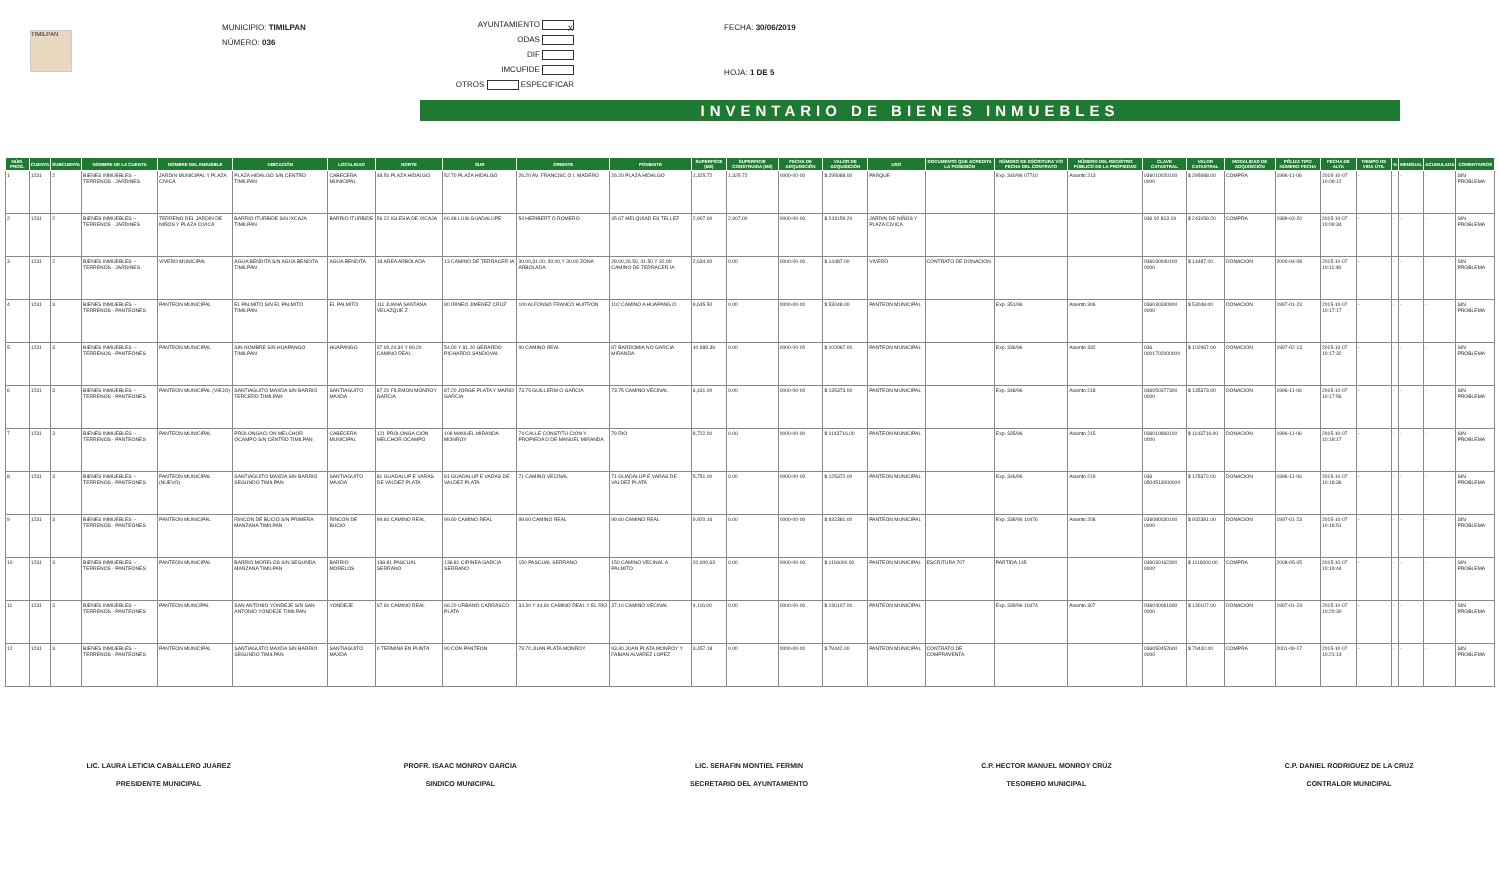TIMILPAN
MUNICIPIO: TIMILPAN
NÚMERO: 036
AYUNTAMIENTO X
ODAS
DIF
IMCUFIDE
OTROS ESPECIFICAR
FECHA: 30/06/2019
HOJA: 1 DE 5
INVENTARIO DE BIENES INMUEBLES
| NÚM. PROG. | CUENTA | SUBCUENTA | NOMBRE DE LA CUENTA | NOMBRE DEL INMUEBLE | UBICACIÓN | LOCALIDAD | NORTE | SUR | ORIENTE | PONIENTE | SUPERFICIE (M2) | SUPERFICIE CONSTRUIDA (M2) | FECHA DE ADQUISICIÓN | VALOR DE ADQUISICIÓN | USO | DOCUMENTO QUE ACREDITA LA POSESIÓN | NÚMERO DE ESCRITURA Y/O FECHA DEL CONTRATO | NÚMERO DEL REGISTRO PÚBLICO DE LA PROPIEDAD | CLAVE CATASTRAL | VALOR CATASTRAL | MODALIDAD DE ADQUISICIÓN | PÓLIZA TIPO NÚMERO FECHA | FECHA DE ALTA | TIEMPO DE VIDA ÚTIL | % | MENSUAL | ACUMULADA | COMENTARIOS |
| --- | --- | --- | --- | --- | --- | --- | --- | --- | --- | --- | --- | --- | --- | --- | --- | --- | --- | --- | --- | --- | --- | --- | --- | --- | --- | --- | --- | --- |
| 1 | 1231 | 2 | BIENES INMUEBLES -- TERRENOS - JARDINES | JARDIN MUNICIPAL Y PLAZA CIVICA | PLAZA HIDALGO S/N CENTRO TIMILPAN | CABECERA MUNICIPAL | 48.50 PLAZA HIDALGO | 52.70 PLAZA HIDALGO | 26.20 AV. FRANCISC O I. MADERO | 26.20 PLAZA HIDALGO | 1,325.72 | 1,325.72 | 0000-00-00 | $ 295088.00 | PARQUE | | Exp. 340/96 07710 | Asiento 213 | 036010020100 0000 | $ 295088.00 | COMPRA | 1996-11-06 | 2015-10-07 10:09:12 | - | - | - | - | SIN PROBLEMA |
| 2 | 1231 | 2 | BIENES INMUEBLES -- TERRENOS - JARDINES | TERRENO DEL JARDIN DE NIÑOS Y PLAZA CIVICA | BARRIO ITURBIDE S/N IXCAJA TIMILPAN | BARRIO ITURBIDE | 56.22 IGLESIA DE IXCAJA | 60.48 LUIS GUADALUPE | 54 HERIBERT O ROMERO | 45.67 MELQUIAD ES TELLEZ | 2,907.00 | 2,907.00 | 0000-00-00 | $ 243159.20 | JARDIN DE NIÑOS Y PLAZA CIVICA | | | | 036 02 813 19 | $ 243159.20 | COMPRA | 1989-03-20 | 2015-10-07 10:09:34 | - | - | - | - | SIN PROBLEMA |
| 3 | 1231 | 2 | BIENES INMUEBLES -- TERRENOS - JARDINES | VIVERO MUNICIPAL | AGUA BENDITA S/N AGUA BENDITA TIMILPAN | AGUA BENDITA | 18 AREA ARBOLADA | 13 CAMINO DE TERRACER IA | 30.00,31.00, 30.00,Y 30.00 ZONA ARBOLADA | 28.00,26.50, 41.50 Y 32.00 CAMINO DE TERRACER IA | 2,634.00 | 0.00 | 0000-00-00 | $ 14487.00 | VIVERO | CONTRATO DE DONACION | | | 036030040100 0000 | $ 14487.00 | DONACION | 2000-04-08 | 2015-10-07 10:11:48 | - | - | - | - | SIN PROBLEMA |
| 4 | 1231 | 3 | BIENES INMUEBLES -- TERRENOS - PANTEONES | PANTEON MUNICIPAL | EL PALMITO S/N EL PALMITO TIMILPAN | EL PALMITO | 111 JUANA SANTANA VELAZQUE Z | 80 IRINEO JIMENEZ CRUZ | 100 ALFONSO FRANCO HUITRON | 102 CAMINO A HUAPANG O | 9,645.50 | 0.00 | 0000-00-00 | $ 53048.00 | PANTEON MUNICIPAL | | Exp. 351/96 | Asiento 306 | 036030330900 0000 | $ 53048.00 | DONACION | 1997-01-23 | 2015-10-07 10:17:17 | - | - | - | - | SIN PROBLEMA |
| 5 | 1231 | 3 | BIENES INMUEBLES -- TERRENOS - PANTEONES | PANTEON MUNICIPAL | SIN NOMBRE S/N HUAPANGO TIMILPAN | HUAPANGO | 37.00,24.30 Y 89.20 CAMINO REAL | 54.00 Y 81.20 GERARDO PICHARDO SANDOVAL | 90 CAMINO REAL | 87 BARDOMIA NO GARCIA MIRANDA | 10,989.39 | 0.00 | 0000-00-00 | $ 102967.00 | PANTEON MUNICIPAL | | Exp. 336/96 | Asiento 332 | 036 0001702000000 | $ 102967.00 | DONACION | 1997-02-13 | 2015-10-07 10:17:32 | - | - | - | - | SIN PROBLEMA |
| 6 | 1231 | 3 | BIENES INMUEBLES -- TERRENOS - PANTEONES | PANTEON MUNICIPAL (VIEJO) | SANTIAGUITO MAXDA S/N BARRIO TERCERO TIMILPAN | SANTIAGUITO MAXDA | 87.20 FILEMON MONROY GARCIA | 87.20 JORGE PLATA Y MARIO GARCIA | 73.75 GUILLERM O GARCIA | 73.75 CAMINO VECINAL | 6,431.00 | 0.00 | 0000-00-00 | $ 135373.00 | PANTEON MUNICIPAL | | Exp. 348/96 | Asiento 218 | 036050377300 0000 | $ 135373.00 | DONACION | 1996-11-06 | 2015-10-07 10:17:56 | - | - | - | - | SIN PROBLEMA |
| 7 | 1231 | 3 | BIENES INMUEBLES -- TERRENOS - PANTEONES | PANTEON MUNICIPAL | PROLONGACI ON MELCHOR OCAMPO S/N CENTRO TIMILPAN | CABECERA MUNICIPAL | 121 PROLONGA CION MELCHOR OCAMPO | 108 MANUEL MIRANDA MONROY | 74 CALLE CONSTITU CION Y PROPIEDA D DE MANUEL MIRANDA | 79 RIO | 8,722.00 | 0.00 | 0000-00-00 | $ 1143716.00 | PANTEON MUNICIPAL | | Exp. 335/96 | Asiento 215 | 036010860100 0000 | $ 1143716.00 | DONACION | 1996-11-06 | 2015-10-07 10:18:17 | - | - | - | - | SIN PROBLEMA |
| 8 | 1231 | 3 | BIENES INMUEBLES -- TERRENOS - PANTEONES | PANTEON MUNICIPAL (NUEVO) | SANTIAGUITO MAXDA S/N BARRIO SEGUNDO TIMILPAN | SANTIAGUITO MAXDA | 81 GUADALUP E VARAS DE VALDEZ PLATA | 81 GUADALUP E VARAS DE VALDEZ PLATA | 71 CAMINO VECINAL | 71 GUADALUP E VARAS DE VALDEZ PLATA | 5,751.00 | 0.00 | 0000-00-00 | $ 125372.00 | PANTEON MUNICIPAL | | Exp. 346/96 | Asiento 219 | 036 0504513000000 | $ 125372.00 | DONACION | 1996-11-06 | 2015-10-07 10:18:36 | - | - | - | - | SIN PROBLEMA |
| 9 | 1231 | 3 | BIENES INMUEBLES -- TERRENOS - PANTEONES | PANTEON MUNICIPAL | RINCON DE BUCIO S/N PRIMERA MANZANA TIMILPAN | RINCON DE BUCIO | 99.60 CAMINO REAL | 99.60 CAMINO REAL | 99.60 CAMINO REAL | 99.60 CAMINO REAL | 9,920.16 | 0.00 | 0000-00-00 | $ 932381.00 | PANTEON MUNICIPAL | | Exp. 338/96 10476 | Asiento 208 | 036080030100 0000 | $ 932381.00 | DONACION | 1997-01-23 | 2015-10-07 10:18:51 | - | - | - | - | SIN PROBLEMA |
| 10 | 1231 | 3 | BIENES INMUEBLES -- TERRENOS - PANTEONES | PANTEON MUNICIPAL | BARRIO MORELOS S/N SEGUNDA MANZANA TIMILPAN | BARRIO MORELOS | 138.81 PASCUAL SERRANO | 138.81 CIRINEA GARCIA SERRANO | 150 PASCUAL SERRANO | 150 CAMINO VECINAL A PALMITO | 20,000.63 | 0.00 | 0000-00-00 | $ 1116000.00 | PANTEON MUNICIPAL | ESCRITURA 707 | PARTIDA 145 | | 036030162300 0000 | $ 1116000.00 | COMPRA | 2008-05-05 | 2015-10-07 10:19:44 | - | - | - | - | SIN PROBLEMA |
| 11 | 1231 | 3 | BIENES INMUEBLES -- TERRENOS - PANTEONES | PANTEON MUNCIPAL | SAN ANTONIO YONDEJE S/N SAN ANTONIO YONDEJE TIMILPAN | YONDEJE | 67.60 CAMINO REAL | 66.20 URBANO CARRASCO PLATA | 34.30 Y 44.60 CAMINO REAL Y EL RIO | 37.10 CAMINO VECINAL | 4,116.00 | 0.00 | 0000-00-00 | $ 130107.00 | PANTEON MUNICIPAL | | Exp. 339/96 10474 | Asiento 307 | 036040061600 0000 | $ 130107.00 | DONACION | 1997-01-23 | 2015-10-07 10:20:30 | - | - | - | - | SIN PROBLEMA |
| 12 | 1231 | 3 | BIENES INMUEBLES -- TERRENOS - PANTEONES | PANTEON MUNICIPAL | SANTIAGUITO MAXDA S/N BARRIO SEGUNDO TIMILPAN | SANTIAGUITO MAXDA | 0 TERMINA EN PUNTA | 90 CON PANTEON | 79.70 JUAN PLATA MONROY | 93.30 JUAN PLATA MONROY Y FABIAN ALVAREZ LOPEZ | 3,457.18 | 0.00 | 0000-00-00 | $ 79442.00 | PANTEON MUNICIPAL | CONTRATO DE COMPRAVENTA | | | 036050452600 0000 | $ 79442.00 | COMPRA | 2001-09-17 | 2015-10-07 10:21:14 | - | - | - | - | SIN PROBLEMA |
LIC. LAURA LETICIA CABALLERO JUAREZ
PRESIDENTE MUNICIPAL
PROFR. ISAAC MONROY GARCIA
SINDICO MUNICIPAL
LIC. SERAFIN MONTIEL FERMIN
SECRETARIO DEL AYUNTAMIENTO
C.P. HECTOR MANUEL MONROY CRUZ
TESORERO MUNICIPAL
C.P. DANIEL RODRIGUEZ DE LA CRUZ
CONTRALOR MUNICIPAL